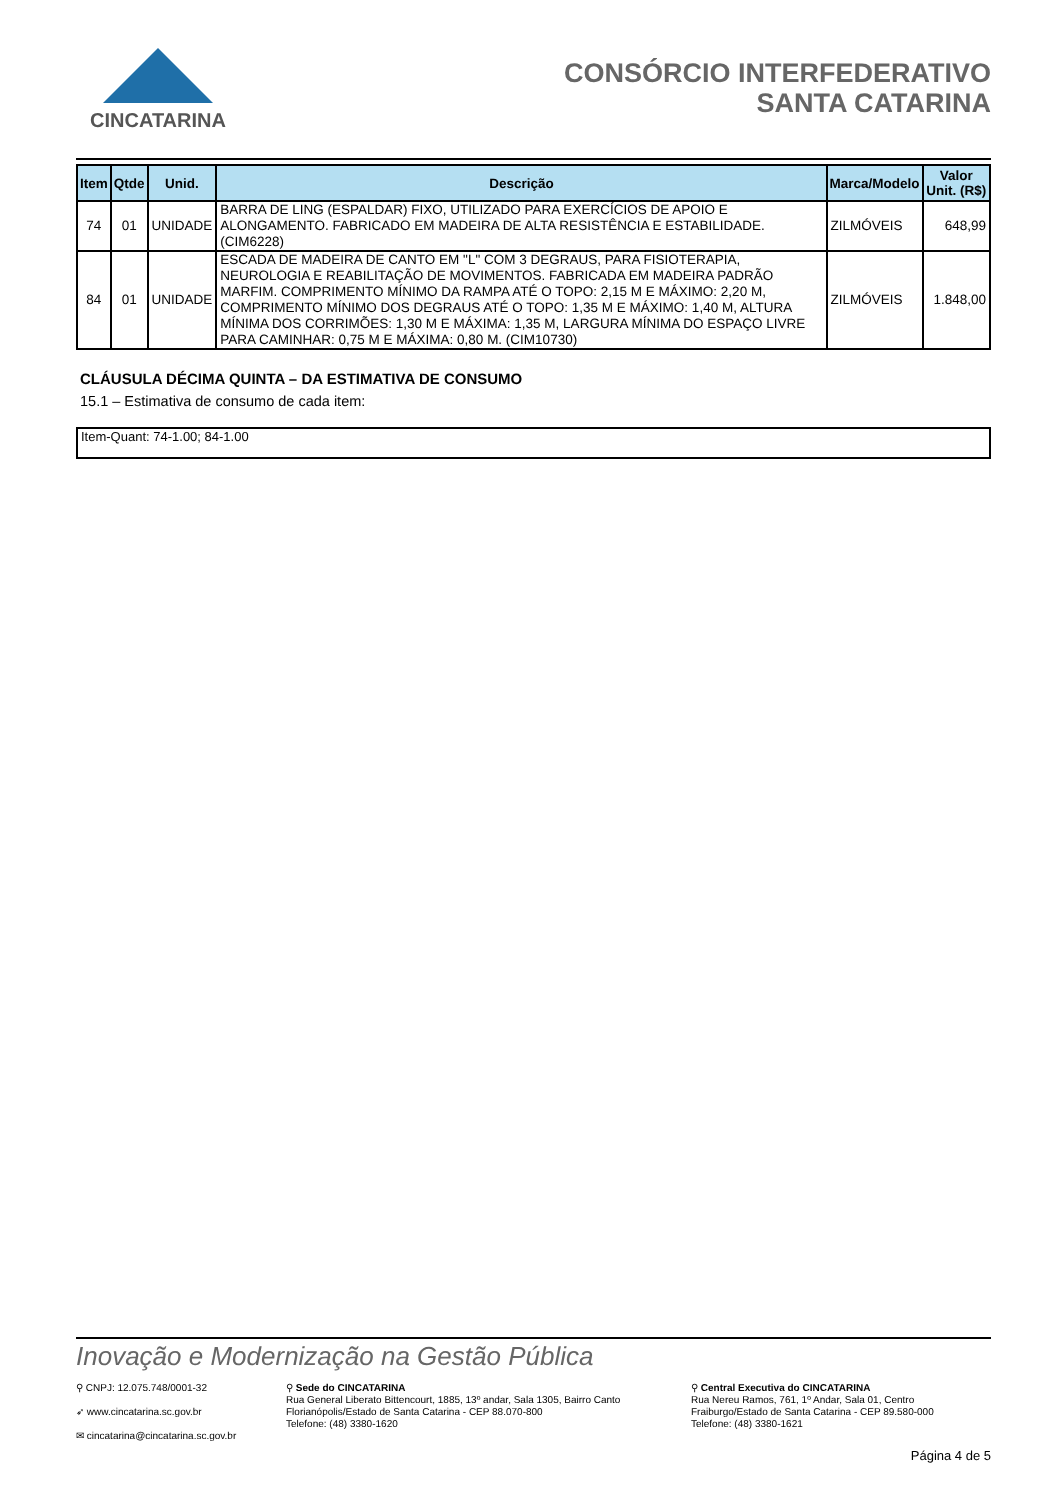CINCATARINA
CONSÓRCIO INTERFEDERATIVO
SANTA CATARINA
| Item | Qtde | Unid. | Descrição | Marca/Modelo | Valor Unit. (R$) |
| --- | --- | --- | --- | --- | --- |
| 74 | 01 | UNIDADE | BARRA DE LING (ESPALDAR) FIXO, UTILIZADO PARA EXERCÍCIOS DE APOIO E ALONGAMENTO. FABRICADO EM MADEIRA DE ALTA RESISTÊNCIA E ESTABILIDADE. (CIM6228) | ZILMÓVEIS | 648,99 |
| 84 | 01 | UNIDADE | ESCADA DE MADEIRA DE CANTO EM "L" COM 3 DEGRAUS, PARA FISIOTERAPIA, NEUROLOGIA E REABILITAÇÃO DE MOVIMENTOS. FABRICADA EM MADEIRA PADRÃO MARFIM. COMPRIMENTO MÍNIMO DA RAMPA ATÉ O TOPO: 2,15 M E MÁXIMO: 2,20 M, COMPRIMENTO MÍNIMO DOS DEGRAUS ATÉ O TOPO: 1,35 M E MÁXIMO: 1,40 M, ALTURA MÍNIMA DOS CORRIMÕES: 1,30 M E MÁXIMA: 1,35 M, LARGURA MÍNIMA DO ESPAÇO LIVRE PARA CAMINHAR: 0,75 M E MÁXIMA: 0,80 M. (CIM10730) | ZILMÓVEIS | 1.848,00 |
CLÁUSULA DÉCIMA QUINTA – DA ESTIMATIVA DE CONSUMO
15.1 – Estimativa de consumo de cada item:
Item-Quant: 74-1.00; 84-1.00
Inovação e Modernização na Gestão Pública
⚲ CNPJ: 12.075.748/0001-32
➶ www.cincatarina.sc.gov.br
✉ cincatarina@cincatarina.sc.gov.br
⚲ Sede do CINCATARINA
Rua General Liberato Bittencourt, 1885, 13º andar, Sala 1305, Bairro Canto
Florianópolis/Estado de Santa Catarina - CEP 88.070-800
Telefone: (48) 3380-1620
⚲ Central Executiva do CINCATARINA
Rua Nereu Ramos, 761, 1º Andar, Sala 01, Centro
Fraiburgo/Estado de Santa Catarina - CEP 89.580-000
Telefone: (48) 3380-1621
Página 4 de 5